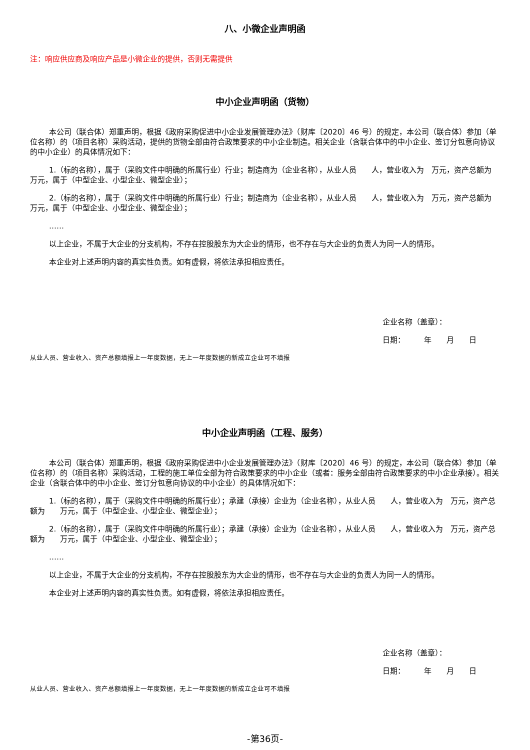八、小微企业声明函
注：响应供应商及响应产品是小微企业的提供，否则无需提供
中小企业声明函（货物）
本公司（联合体）郑重声明，根据《政府采购促进中小企业发展管理办法》（财库〔2020〕46 号）的规定，本公司（联合体）参加（单位名称）的（项目名称）采购活动，提供的货物全部由符合政策要求的中小企业制造。相关企业（含联合体中的中小企业、签订分包意向协议的中小企业）的具体情况如下：
1.（标的名称），属于（采购文件中明确的所属行业）行业；制造商为（企业名称），从业人员　　人，营业收入为　万元，资产总额为　　万元，属于（中型企业、小型企业、微型企业）；
2.（标的名称），属于（采购文件中明确的所属行业）行业；制造商为（企业名称），从业人员　　人，营业收入为　万元，资产总额为　　万元，属于（中型企业、小型企业、微型企业）；
……
以上企业，不属于大企业的分支机构，不存在控股股东为大企业的情形，也不存在与大企业的负责人为同一人的情形。
本企业对上述声明内容的真实性负责。如有虚假，将依法承担相应责任。
企业名称（盖章）：
日期：　　　年　　月　　日
从业人员、营业收入、资产总额填报上一年度数据，无上一年度数据的新成立企业可不填报
中小企业声明函（工程、服务）
本公司（联合体）郑重声明，根据《政府采购促进中小企业发展管理办法》（财库〔2020〕46 号）的规定，本公司（联合体）参加（单位名称）的（项目名称）采购活动，工程的施工单位全部为符合政策要求的中小企业（或者：服务全部由符合政策要求的中小企业承接）。相关企业（含联合体中的中小企业、签订分包意向协议的中小企业）的具体情况如下：
1.（标的名称），属于（采购文件中明确的所属行业）；承建（承接）企业为（企业名称），从业人员　　人，营业收入为　万元，资产总额为　　万元，属于（中型企业、小型企业、微型企业）；
2.（标的名称），属于（采购文件中明确的所属行业）；承建（承接）企业为（企业名称），从业人员　　人，营业收入为　万元，资产总额为　　万元，属于（中型企业、小型企业、微型企业）；
……
以上企业，不属于大企业的分支机构，不存在控股股东为大企业的情形，也不存在与大企业的负责人为同一人的情形。
本企业对上述声明内容的真实性负责。如有虚假，将依法承担相应责任。
企业名称（盖章）：
日期：　　　年　　月　　日
从业人员、营业收入、资产总额填报上一年度数据，无上一年度数据的新成立企业可不填报
-第36页-